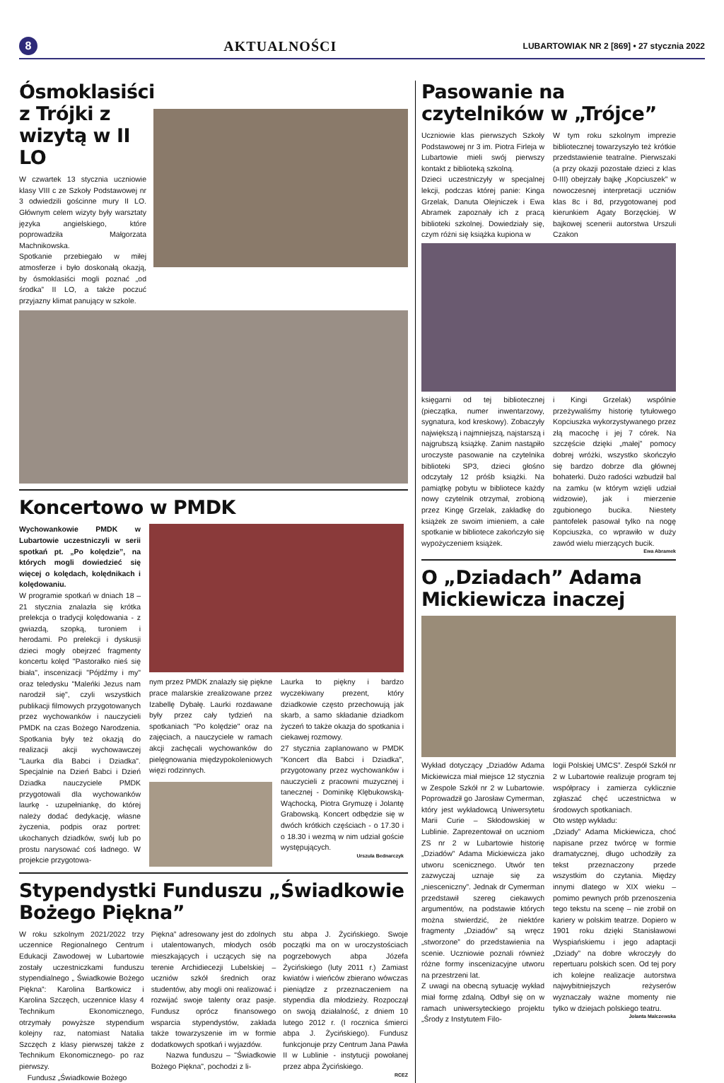8
AKTUALNOŚCI
LUBARTOWIAK NR 2 [869] • 27 stycznia 2022
Ósmoklasiści z Trójki z wizytą w II LO
W czwartek 13 stycznia uczniowie klasy VIII c ze Szkoły Podstawowej nr 3 odwiedzili gościnne mury II LO. Głównym celem wizyty były warsztaty języka angielskiego, które poprowadziła Małgorzata Machnikowska.
Spotkanie przebiegało w miłej atmosferze i było doskonałą okazją, by ósmoklasiści mogli poznać „od środka” II LO, a także poczuć przyjazny klimat panujący w szkole.
Koncertowo w PMDK
Wychowankowie PMDK w Lubartowie uczestniczyli w serii spotkań pt. „Po kolędzie”, na których mogli dowiedzieć się więcej o kolędach, kolędnikach i kolędowaniu.
W programie spotkań w dniach 18 – 21 stycznia znalazła się krótka prelekcja o tradycji kolędowania - z gwiazdą, szopką, turoniem i herodami. Po prelekcji i dyskusji dzieci mogły obejrzeć fragmenty koncertu kolęd "Pastorałko nieś się biała", inscenizacji "Pójdźmy i my" oraz teledysku "Maleńki Jezus nam narodził się", czyli wszystkich publikacji filmowych przygotowanych przez wychowanków i nauczycieli PMDK na czas Bożego Narodzenia. Spotkania były też okazją do realizacji akcji wychowawczej "Laurka dla Babci i Dziadka". Specjalnie na Dzień Babci i Dzień Dziadka nauczyciele PMDK przygotowali dla wychowanków laurkę - uzupełniankę, do której należy dodać dedykację, własne życzenia, podpis oraz portret: ukochanych dziadków, swój lub po prostu narysować coś ładnego. W projekcie przygotowa-
nym przez PMDK znalazły się piękne prace malarskie zrealizowane przez Izabellę Dybałę. Laurki rozdawane były przez cały tydzień na spotkaniach "Po kolędzie" oraz na zajęciach, a nauczyciele w ramach akcji zachęcali wychowanków do pielęgnowania międzypokoleniowych więzi rodzinnych.
Laurka to piękny i bardzo wyczekiwany prezent, który dziadkowie często przechowują jak skarb, a samo składanie dziadkom życzeń to także okazja do spotkania i ciekawej rozmowy.
27 stycznia zaplanowano w PMDK "Koncert dla Babci i Dziadka", przygotowany przez wychowanków i nauczycieli z pracowni muzycznej i tanecznej - Dominikę Klębukowską-Wąchocką, Piotra Grymuzę i Jolantę Grabowską. Koncert odbędzie się w dwóch krótkich częściach - o 17.30 i o 18.30 i wezmą w nim udział goście występujących.
Urszula Bednarczyk
Stypendystki Funduszu „Świadkowie Bożego Piękna”
W roku szkolnym 2021/2022 trzy uczennice Regionalnego Centrum Edukacji Zawodowej w Lubartowie zostały uczestniczkami funduszu stypendialnego „ Świadkowie Bożego Piękna”: Karolina Bartkowicz i Karolina Szczęch, uczennice klasy 4 Technikum Ekonomicznego, otrzymały powyższe stypendium kolejny raz, natomiast Natalia Szczęch z klasy pierwszej także z Technikum Ekonomicznego- po raz pierwszy.
Fundusz „Świadkowie Bożego
Piękna” adresowany jest do zdolnych i utalentowanych, młodych osób mieszkających i uczących się na terenie Archidiecezji Lubelskiej – uczniów szkół średnich oraz studentów, aby mogli oni realizować i rozwijać swoje talenty oraz pasje. Fundusz oprócz finansowego wsparcia stypendystów, zakłada także towarzyszenie im w formie dodatkowych spotkań i wyjazdów.
Nazwa funduszu – "Świadkowie Bożego Piękna", pochodzi z li-
stu abpa J. Życińskiego. Swoje początki ma on w uroczystościach pogrzebowych abpa Józefa Życińskiego (luty 2011 r.) Zamiast kwiatów i wieńców zbierano wówczas pieniądze z przeznaczeniem na stypendia dla młodzieży. Rozpoczął on swoją działalność, z dniem 10 lutego 2012 r. (I rocznica śmierci abpa J. Życińskiego). Fundusz funkcjonuje przy Centrum Jana Pawła II w Lublinie - instytucji powołanej przez abpa Życińskiego.
RCEZ
Pasowanie na czytelników w „Trójce”
Uczniowie klas pierwszych Szkoły Podstawowej nr 3 im. Piotra Firleja w Lubartowie mieli swój pierwszy kontakt z biblioteką szkolną.
Dzieci uczestniczyły w specjalnej lekcji, podczas której panie: Kinga Grzelak, Danuta Olejniczek i Ewa Abramek zapoznały ich z pracą biblioteki szkolnej. Dowiedziały się, czym różni się książka kupiona w
W tym roku szkolnym imprezie bibliotecznej towarzyszyło też krótkie przedstawienie teatralne. Pierwszaki (a przy okazji pozostałe dzieci z klas 0-III) obejrzały bajkę „Kopciuszek” w nowoczesnej interpretacji uczniów klas 8c i 8d, przygotowanej pod kierunkiem Agaty Borzęckiej. W bajkowej scenerii autorstwa Urszuli Czakon
księgarni od tej bibliotecznej (pieczątka, numer inwentarzowy, sygnatura, kod kreskowy). Zobaczyły największą i najmniejszą, najstarszą i najgrubszą książkę. Zanim nastąpiło uroczyste pasowanie na czytelnika biblioteki SP3, dzieci głośno odczytały 12 próśb książki. Na pamiątkę pobytu w bibliotece każdy nowy czytelnik otrzymał, zrobioną przez Kingę Grzelak, zakładkę do książek ze swoim imieniem, a całe spotkanie w bibliotece zakończyło się wypożyczeniem książek.
i Kingi Grzelak) wspólnie przeżywaliśmy historię tytułowego Kopciuszka wykorzystywanego przez złą macochę i jej 7 córek. Na szczęście dzięki „małej” pomocy dobrej wróżki, wszystko skończyło się bardzo dobrze dla głównej bohaterki. Dużo radości wzbudził bal na zamku (w którym wzięli udział widzowie), jak i mierzenie zgubionego bucika. Niestety pantofelek pasował tylko na nogę Kopciuszka, co wprawiło w duży zawód wielu mierzących bucik.
Ewa Abramek
O „Dziadach” Adama Mickiewicza inaczej
Wykład dotyczący „Dziadów Adama Mickiewicza miał miejsce 12 stycznia w Zespole Szkół nr 2 w Lubartowie. Poprowadził go Jarosław Cymerman, który jest wykładowcą Uniwersytetu Marii Curie – Skłodowskiej w Lublinie. Zaprezentował on uczniom ZS nr 2 w Lubartowie historię „Dziadów” Adama Mickiewicza jako utworu scenicznego. Utwór ten zazwyczaj uznaje się za „niesceniczny”. Jednak dr Cymerman przedstawił szereg ciekawych argumentów, na podstawie których można stwierdzić, że niektóre fragmenty „Dziadów” są wręcz „stworzone” do przedstawienia na scenie. Uczniowie poznali również różne formy inscenizacyjne utworu na przestrzeni lat.
Z uwagi na obecną sytuację wykład miał formę zdalną. Odbył się on w ramach uniwersyteckiego projektu „Środy z Instytutem Filo-
logii Polskiej UMCS”. Zespół Szkół nr 2 w Lubartowie realizuje program tej współpracy i zamierza cyklicznie zgłaszać chęć uczestnictwa w środowych spotkaniach.
Oto wstęp wykładu:
„Dziady” Adama Mickiewicza, choć napisane przez twórcę w formie dramatycznej, długo uchodziły za tekst przeznaczony przede wszystkim do czytania. Między innymi dlatego w XIX wieku – pomimo pewnych prób przenoszenia tego tekstu na scenę – nie zrobił on kariery w polskim teatrze. Dopiero w 1901 roku dzięki Stanisławowi Wyspiańskiemu i jego adaptacji „Dziady” na dobre wkroczyły do repertuaru polskich scen. Od tej pory ich kolejne realizacje autorstwa najwybitniejszych reżyserów wyznaczały ważne momenty nie tylko w dziejach polskiego teatru.
Jolanta Malczewska